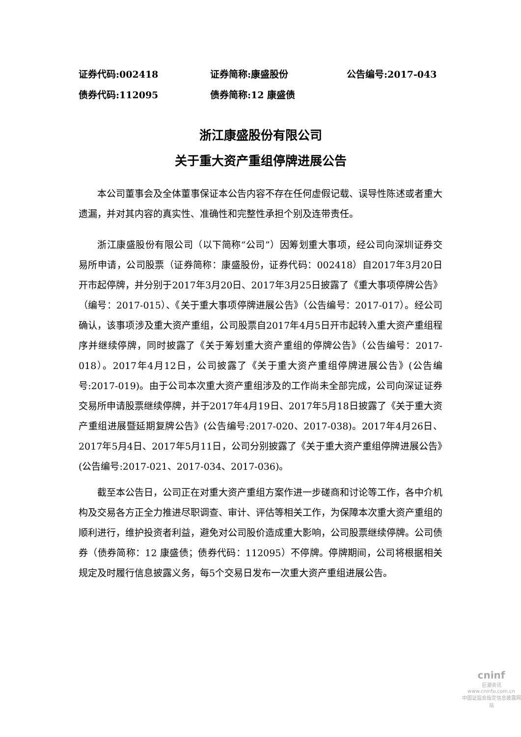证券代码:002418 证券简称:康盛股份 公告编号:2017-043
债券代码:112095 债券简称:12 康盛债
浙江康盛股份有限公司
关于重大资产重组停牌进展公告
本公司董事会及全体董事保证本公告内容不存在任何虚假记载、误导性陈述或者重大遗漏，并对其内容的真实性、准确性和完整性承担个别及连带责任。
浙江康盛股份有限公司（以下简称“公司”）因筹划重大事项，经公司向深圳证券交易所申请，公司股票（证券简称：康盛股份，证券代码：002418）自2017年3月20日开市起停牌，并分别于2017年3月20日、2017年3月25日披露了《重大事项停牌公告》（编号：2017-015）、《关于重大事项停牌进展公告》（公告编号：2017-017）。经公司确认，该事项涉及重大资产重组，公司股票自2017年4月5日开市起转入重大资产重组程序并继续停牌，同时披露了《关于筹划重大资产重组的停牌公告》（公告编号：2017-018）。2017年4月12日，公司披露了《关于重大资产重组停牌进展公告》(公告编号:2017-019)。由于公司本次重大资产重组涉及的工作尚未全部完成，公司向深证证券交易所申请股票继续停牌，并于2017年4月19日、2017年5月18日披露了《关于重大资产重组进展暨延期复牌公告》(公告编号:2017-020、2017-038)。2017年4月26日、2017年5月4日、2017年5月11日，公司分别披露了《关于重大资产重组停牌进展公告》(公告编号:2017-021、2017-034、2017-036)。
截至本公告日，公司正在对重大资产重组方案作进一步磋商和讨论等工作，各中介机构及交易各方正全力推进尽职调查、审计、评估等相关工作，为保障本次重大资产重组的顺利进行，维护投资者利益，避免对公司股价造成重大影响，公司股票继续停牌。公司债券（债券简称：12 康盛债；债券代码：112095）不停牌。停牌期间，公司将根据相关规定及时履行信息披露义务，每5个交易日发布一次重大资产重组进展公告。
cninf
巨潮资讯
www.cninfo.com.cn
中国证监会指定信息披露网站